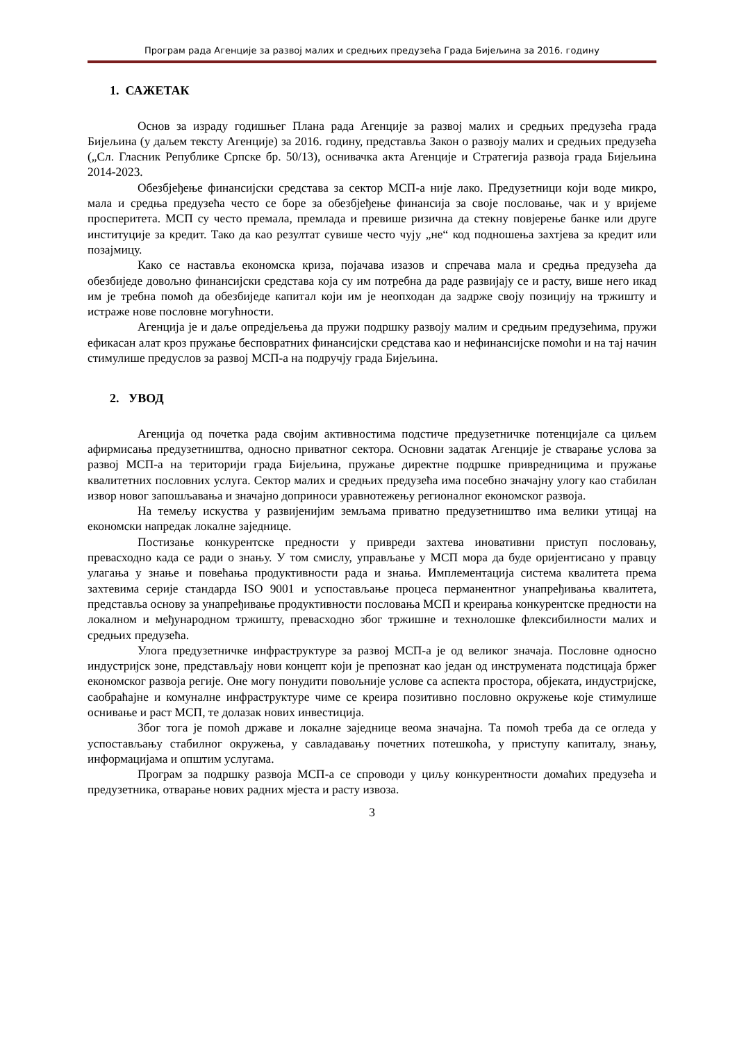Програм рада Агенције за развој малих и средњих предузећа Града Бијељина за 2016. годину
1. САЖЕТАК
Основ за израду годишњег Плана рада Агенције за развој малих и средњих предузећа града Бијељина (у даљем тексту Агенције) за 2016. годину, представља Закон о развоју малих и средњих предузећа („Сл. Гласник Републике Српске бр. 50/13), оснивачка акта Агенције и Стратегија развоја града Бијељина 2014-2023.
Обезбјеђење финансијски средстава за сектор МСП-а није лако. Предузетници који воде микро, мала и средња предузећа често се боре за обезбјеђење финансија за своје пословање, чак и у вријеме просперитета. МСП су често премала, премлада и превише ризична да стекну повјерење банке или друге институције за кредит. Тако да као резултат сувише често чују „не“ код подношења захтјева за кредит или позајмицу.
Како се наставља економска криза, појачава изазов и спречава мала и средња предузећа да обезбиједе довољно финансијски средстава која су им потребна да раде развијају се и расту, више него икад им је требна помоћ да обезбиједе капитал који им је неопходан да задрже своју позицију на тржишту и истраже нове пословне могућности.
Агенција је и даље опредјељења да пружи подршку развоју малим и средњим предузећима, пружи ефикасан алат кроз пружање бесповратних финансијски средстава као и нефинансијске помоћи и на тај начин стимулише предуслов за развој МСП-а на подручју града Бијељина.
2. УВОД
Агенција од почетка рада својим активностима подстиче предузетничке потенцијале са циљем афирмисања предузетништва, односно приватног сектора. Основни задатак Агенције је стварање услова за развој МСП-а на територији града Бијељина, пружање директне подршке привредницима и пружање квалитетних пословних услуга. Сектор малих и средњих предузећа има посебно значајну улогу као стабилан извор новог запошљавања и значајно доприноси уравнотежењу регионалног економског развоја.
На темељу искуства у развијенијим земљама приватно предузетништво има велики утицај на економски напредак локалне заједнице.
Постизање конкурентске предности у привреди захтева иновативни приступ пословању, превасходно када се ради о знању. У том смислу, управљање у МСП мора да буде оријентисано у правцу улагања у знање и повећања продуктивности рада и знања. Имплементација система квалитета према захтевима серије стандарда ISO 9001 и успостављање процеса перманентног унапређивања квалитета, представља основу за унапређивање продуктивности пословања МСП и креирања конкурентске предности на локалном и међународном тржишту, превасходно због тржишне и технолошке флексибилности малих и средњих предузећа.
Улога предузетничке инфраструктуре за развој МСП-а је од великог значаја. Пословне односно индустријск зоне, представљају нови концепт који је препознат као један од инструмената подстицаја бржег економског развоја регије. Оне могу понудити повољније услове са аспекта простора, објеката, индустријске, саобраћајне и комуналне инфраструктуре чиме се креира позитивно пословно окружење које стимулише оснивање и раст МСП, те долазак нових инвестиција.
Због тога је помоћ државе и локалне заједнице веома значајна. Та помоћ треба да се огледа у успостављању стабилног окружења, у савладавању почетних потешкоћа, у приступу капиталу, знању, информацијама и општим услугама.
Програм за подршку развоја МСП-а се спроводи у циљу конкурентности домаћих предузећа и предузетника, отварање нових радних мјеста и расту извоза.
3